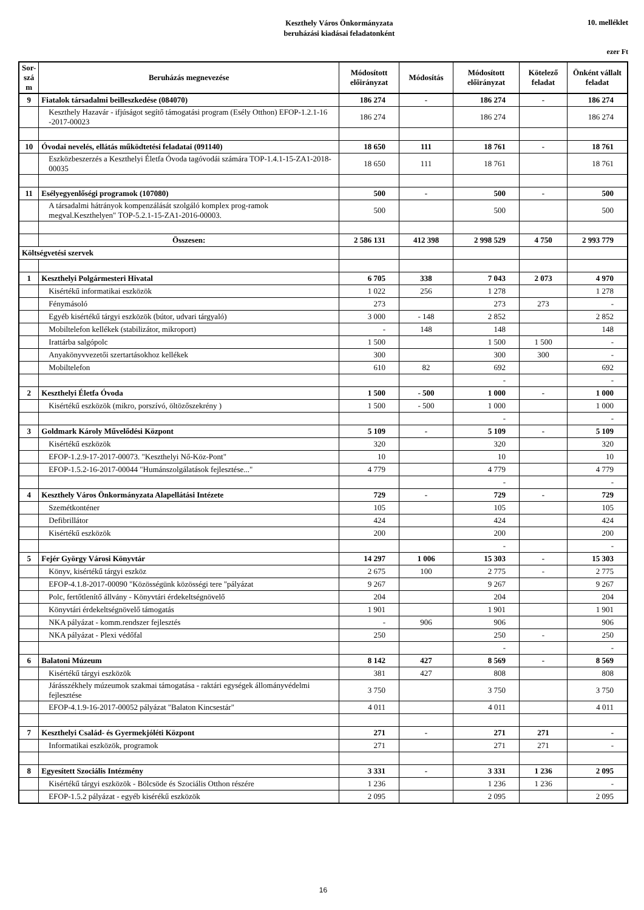Keszthely Város Önkormányzata
beruházási kiadásai feladatonként
10. melléklet
ezer Ft
| Sor-szá m | Beruházás megnevezése | Módosított előirányzat | Módosítás | Módosított előirányzat | Kötelező feladat | Önként vállalt feladat |
| --- | --- | --- | --- | --- | --- | --- |
| 9 | Fiatalok társadalmi beilleszkedése (084070) | 186 274 | - | 186 274 | - | 186 274 |
| | Keszthely Hazavár - ifjúságot segítő támogatási program (Esély Otthon) EFOP-1.2.1-16 -2017-00023 | 186 274 | | 186 274 | | 186 274 |
| 10 | Óvodai nevelés, ellátás működtetési feladatai (091140) | 18 650 | 111 | 18 761 | - | 18 761 |
| | Eszközbeszerzés a Keszthelyi Életfa Óvoda tagóvodái számára TOP-1.4.1-15-ZA1-2018-00035 | 18 650 | 111 | 18 761 | | 18 761 |
| 11 | Esélyegyenlőségi programok (107080) | 500 | - | 500 | - | 500 |
| | A társadalmi hátrányok kompenzálását szolgáló komplex prog-ramok megval.Keszthelyen" TOP-5.2.1-15-ZA1-2016-00003. | 500 | | 500 | | 500 |
| | Összesen: | 2 586 131 | 412 398 | 2 998 529 | 4 750 | 2 993 779 |
| Költségvetési szervek | | | | | | |
| 1 | Keszthelyi Polgármesteri Hivatal | 6 705 | 338 | 7 043 | 2 073 | 4 970 |
| | Kisértékű informatikai eszközök | 1 022 | 256 | 1 278 | | 1 278 |
| | Fénymásoló | 273 | | 273 | 273 | - |
| | Egyéb kisértékű tárgyi eszközök (bútor, udvari tárgyaló) | 3 000 | - 148 | 2 852 | | 2 852 |
| | Mobiltelefon kellékek (stabilizátor, mikroport) | - | 148 | 148 | | 148 |
| | Irattárba salgópolc | 1 500 | | 1 500 | 1 500 | - |
| | Anyakönyvvezetői szertartásokhoz kellékek | 300 | | 300 | 300 | - |
| | Mobiltelefon | 610 | 82 | 692 | | 692 |
| | | | | - | | - |
| 2 | Keszthelyi Életfa Óvoda | 1 500 | - 500 | 1 000 | - | 1 000 |
| | Kisértékű eszközök (mikro, porszívó, öltözőszekrény ) | 1 500 | - 500 | 1 000 | | 1 000 |
| | | | | - | | - |
| 3 | Goldmark Károly Művelődési Központ | 5 109 | - | 5 109 | - | 5 109 |
| | Kisértékű eszközök | 320 | | 320 | | 320 |
| | EFOP-1.2.9-17-2017-00073. "Keszthelyi Nő-Köz-Pont" | 10 | | 10 | | 10 |
| | EFOP-1.5.2-16-2017-00044 "Humánszolgálatások fejlesztése..." | 4 779 | | 4 779 | | 4 779 |
| | | | | - | | - |
| 4 | Keszthely Város Önkormányzata Alapellátási Intézete | 729 | - | 729 | - | 729 |
| | Szemétkonténer | 105 | | 105 | | 105 |
| | Defibrillátor | 424 | | 424 | | 424 |
| | Kisértékű eszközök | 200 | | 200 | | 200 |
| | | | | - | | - |
| 5 | Fejér György Városi Könyvtár | 14 297 | 1 006 | 15 303 | - | 15 303 |
| | Könyv, kisértékű tárgyi eszköz | 2 675 | 100 | 2 775 | - | 2 775 |
| | EFOP-4.1.8-2017-00090 "Közösségünk közösségi tere "pályázat | 9 267 | | 9 267 | | 9 267 |
| | Polc, fertőtlenítő állvány - Könyvtári érdekeltségnövelő | 204 | | 204 | | 204 |
| | Könyvtári érdekeltségnövelő támogatás | 1 901 | | 1 901 | | 1 901 |
| | NKA pályázat - komm.rendszer fejlesztés | - | 906 | 906 | | 906 |
| | NKA pályázat - Plexi védőfal | 250 | | 250 | - | 250 |
| | | | | - | | - |
| 6 | Balatoni Múzeum | 8 142 | 427 | 8 569 | - | 8 569 |
| | Kisértékű tárgyi eszközök | 381 | 427 | 808 | | 808 |
| | Járásszékhely múzeumok szakmai támogatása - raktári egységek állományvédelmi fejlesztése | 3 750 | | 3 750 | | 3 750 |
| | EFOP-4.1.9-16-2017-00052 pályázat "Balaton Kincsestár" | 4 011 | | 4 011 | | 4 011 |
| 7 | Keszthelyi Család- és Gyermekjóléti Központ | 271 | - | 271 | 271 | - |
| | Informatikai eszközök, programok | 271 | | 271 | 271 | - |
| 8 | Egyesített Szociális Intézmény | 3 331 | - | 3 331 | 1 236 | 2 095 |
| | Kisértékű tárgyi eszközök - Bölcsöde és Szociális Otthon részére | 1 236 | | 1 236 | 1 236 | - |
| | EFOP-1.5.2 pályázat - egyéb kisérékű eszközök | 2 095 | | 2 095 | | 2 095 |
16